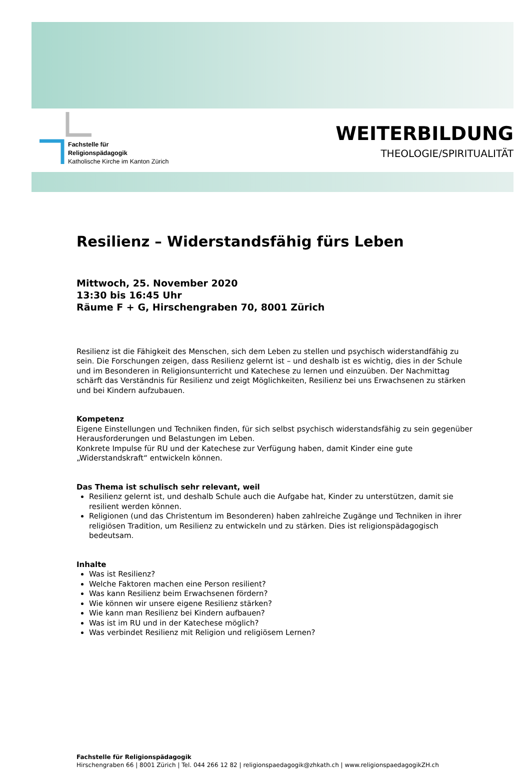Fachstelle für
Religionspädagogik
Katholische Kirche im Kanton Zürich
WEITERBILDUNG
THEOLOGIE/SPIRITUALITÄT
Resilienz – Widerstandsfähig fürs Leben
Mittwoch, 25. November 2020
13:30 bis 16:45 Uhr
Räume F + G, Hirschengraben 70, 8001 Zürich
Resilienz ist die Fähigkeit des Menschen, sich dem Leben zu stellen und psychisch widerstandfähig zu sein. Die Forschungen zeigen, dass Resilienz gelernt ist – und deshalb ist es wichtig, dies in der Schule und im Besonderen in Religionsunterricht und Katechese zu lernen und einzuüben. Der Nachmittag schärft das Verständnis für Resilienz und zeigt Möglichkeiten, Resilienz bei uns Erwachsenen zu stärken und bei Kindern aufzubauen.
Kompetenz
Eigene Einstellungen und Techniken finden, für sich selbst psychisch widerstandsfähig zu sein gegenüber Herausforderungen und Belastungen im Leben.
Konkrete Impulse für RU und der Katechese zur Verfügung haben, damit Kinder eine gute „Widerstandskraft“ entwickeln können.
Das Thema ist schulisch sehr relevant, weil
Resilienz gelernt ist, und deshalb Schule auch die Aufgabe hat, Kinder zu unterstützen, damit sie resilient werden können.
Religionen (und das Christentum im Besonderen) haben zahlreiche Zugänge und Techniken in ihrer religiösen Tradition, um Resilienz zu entwickeln und zu stärken. Dies ist religionspädagogisch bedeutsam.
Inhalte
Was ist Resilienz?
Welche Faktoren machen eine Person resilient?
Was kann Resilienz beim Erwachsenen fördern?
Wie können wir unsere eigene Resilienz stärken?
Wie kann man Resilienz bei Kindern aufbauen?
Was ist im RU und in der Katechese möglich?
Was verbindet Resilienz mit Religion und religiösem Lernen?
Fachstelle für Religionspädagogik
Hirschengraben 66 | 8001 Zürich | Tel. 044 266 12 82 | religionspaedagogik@zhkath.ch | www.religionspaedagogikZH.ch